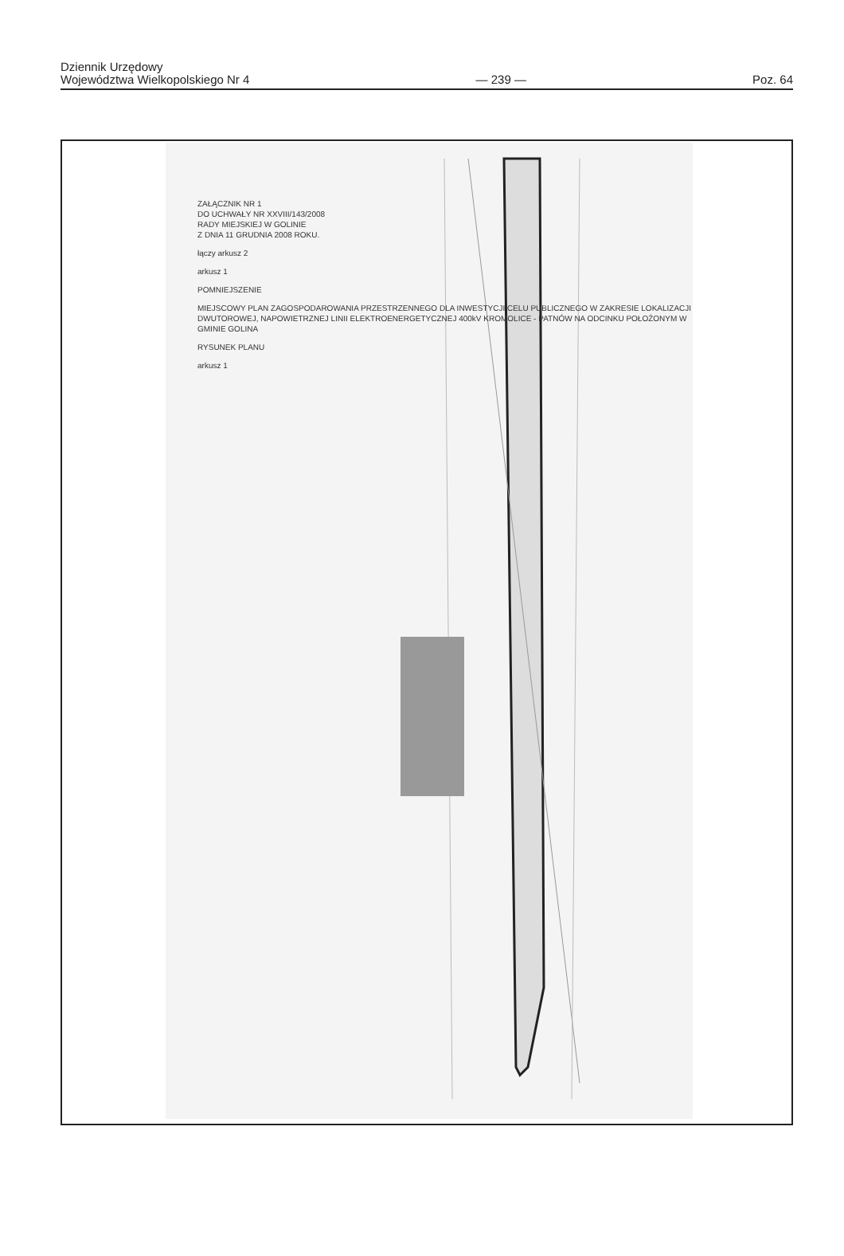Dziennik Urzędowy
Województwa Wielkopolskiego Nr 4
— 239 —
Poz. 64
ZAŁĄCZNIK NR 1
DO UCHWAŁY NR XXVIII/143/2008
RADY MIEJSKIEJ W GOLINIE
Z DNIA 11 GRUDNIA 2008 ROKU.
łączy arkusz 2
arkusz 1
POMNIEJSZENIE
MIEJSCOWY PLAN ZAGOSPODAROWANIA PRZESTRZENNEGO DLA INWESTYCJI CELU PUBLICZNEGO W ZAKRESIE LOKALIZACJI DWUTOROWEJ, NAPOWIETRZNEJ LINII ELEKTROENERGETYCZNEJ 400kV KROMOLICE - PATNÓW NA ODCINKU POŁOŻONYM W GMINIE GOLINA
RYSUNEK PLANU
arkusz 1